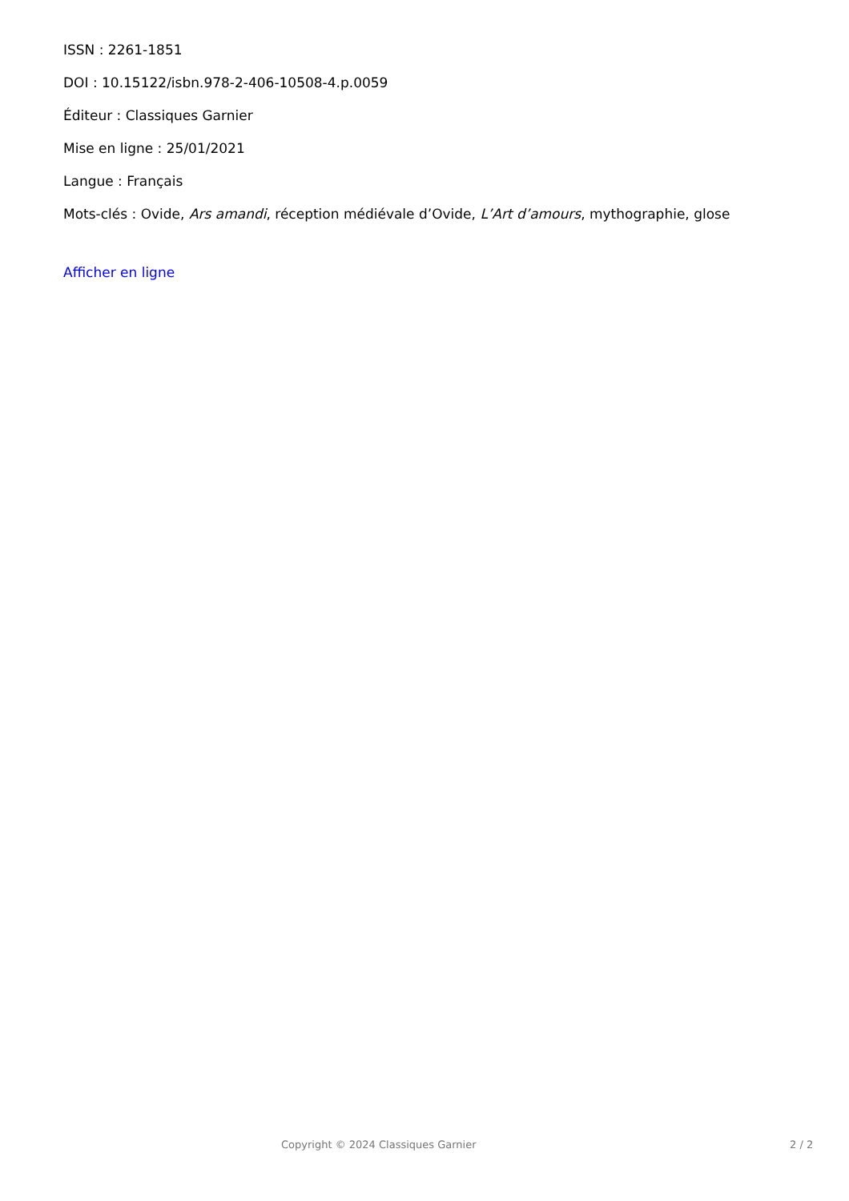ISSN : 2261-1851
DOI : 10.15122/isbn.978-2-406-10508-4.p.0059
Éditeur : Classiques Garnier
Mise en ligne : 25/01/2021
Langue : Français
Mots-clés : Ovide, Ars amandi, réception médiévale d’Ovide, L’Art d’amours, mythographie, glose
Afficher en ligne
Copyright © 2024 Classiques Garnier 2 / 2